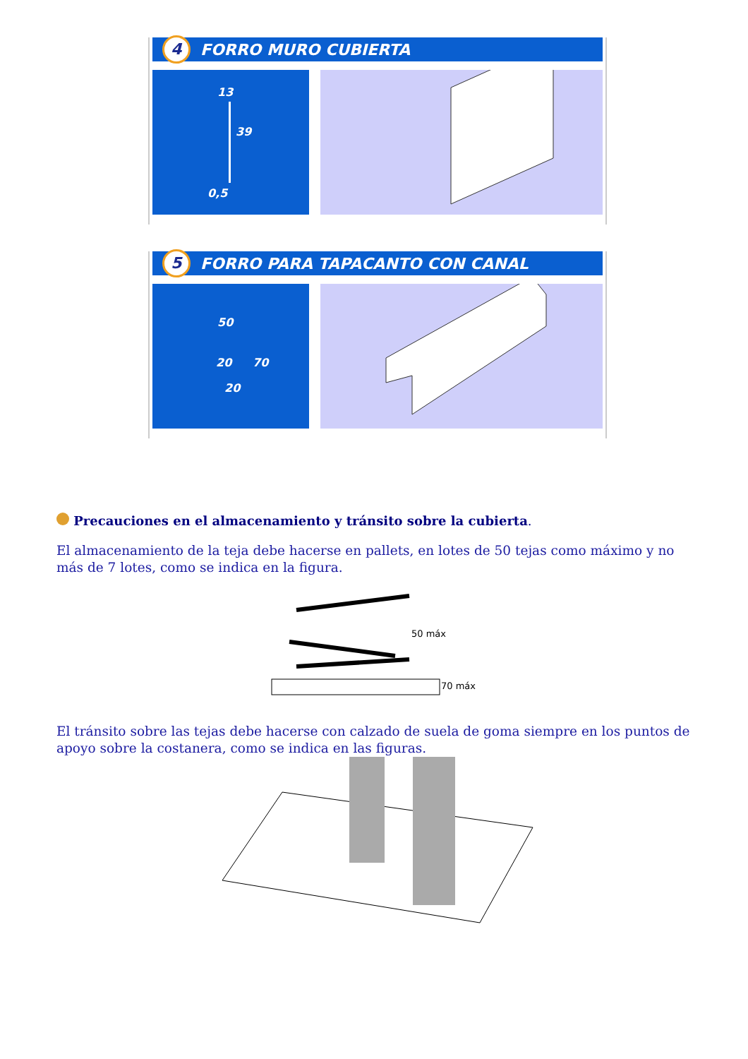4
FORRO MURO CUBIERTA
13
39
0,5
5
FORRO PARA TAPACANTO CON CANAL
50
20 70
20
Precauciones en el almacenamiento y tránsito sobre la cubierta.
El almacenamiento de la teja debe hacerse en pallets, en lotes de 50 tejas como máximo y no más de 7 lotes, como se indica en la figura.
50 máx
70 máx
El tránsito sobre las tejas debe hacerse con calzado de suela de goma siempre en los puntos de apoyo sobre la costanera, como se indica en las figuras.